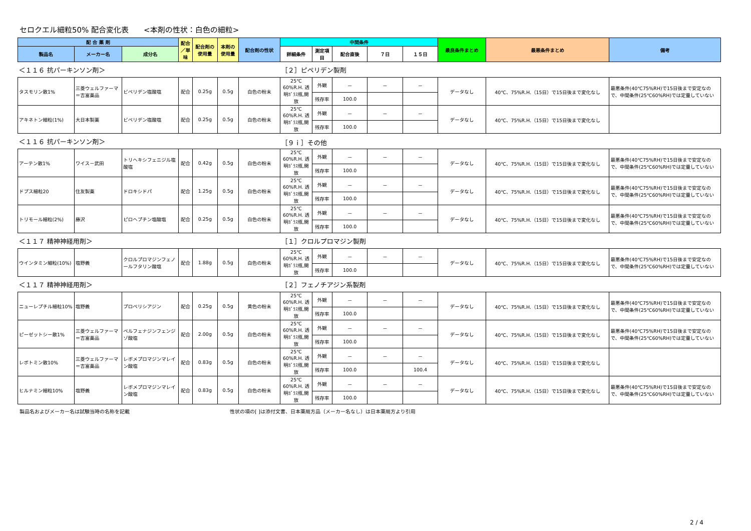セロクエル細粒50% 配合変化表　　<本剤の性状：白色の細粒>
| 配 合 薬 剤 | | | 配合／単味 | 配合剤の使用量 | 本剤の使用量 | 配合剤の性状 | 中間条件 | | | | | 最良条件まとめ | 最悪条件まとめ | 備考 |
| --- | --- | --- | --- | --- | --- | --- | --- | --- | --- | --- | --- | --- | --- | --- |
| 製品名 | メーカー名 | 成分名 | | | | | 詳細条件 | 測定項目 | 配合直後 | ７日 | １５日 | | | |
| ＜１１６ 抗パーキンソン剤＞ | | | | | | | ［２］ピペリデン製剤 | | | | | | | |
| タスモリン散1% | 三菱ウェルファーマ＝吉富薬品 | ビペリデン塩酸塩 | 配合 | 0.25g | 0.5g | 白色の粉末 | 25℃ 60%R.H. 透明ｶﾞﾗｽ瓶,開放 | 外観 | － | － | － | データなし | 40℃、75%R.H.（15日）で15日後まで変化なし | 最悪条件(40℃75%RH)で15日後まで安定なので、中間条件(25℃60%RH)では定量していない |
| | | | | | | | | 残存率 | 100.0 | | | | | |
| アキネトン細粒(1%) | 大日本製薬 | ビペリデン塩酸塩 | 配合 | 0.25g | 0.5g | 白色の粉末 | 25℃ 60%R.H. 透明ｶﾞﾗｽ瓶,開放 | 外観 | － | － | － | データなし | 40℃、75%R.H.（15日）で15日後まで変化なし | |
| | | | | | | | | 残存率 | 100.0 | | | | | |
| ＜１１６ 抗パーキンソン剤＞ | | | | | | | ［９ｉ］その他 | | | | | | | |
| アーテン散1% | ワイス－武田 | トリヘキシフェニジル塩酸塩 | 配合 | 0.42g | 0.5g | 白色の粉末 | 25℃ 60%R.H. 透明ｶﾞﾗｽ瓶,開放 | 外観 | － | － | － | データなし | 40℃、75%R.H.（15日）で15日後まで変化なし | 最悪条件(40℃75%RH)で15日後まで安定なので、中間条件(25℃60%RH)では定量していない |
| | | | | | | | | 残存率 | 100.0 | | | | | |
| ドプス細粒20 | 住友製薬 | ドロキシドパ | 配合 | 1.25g | 0.5g | 白色の粉末 | 25℃ 60%R.H. 透明ｶﾞﾗｽ瓶,開放 | 外観 | － | － | － | データなし | 40℃、75%R.H.（15日）で15日後まで変化なし | 最悪条件(40℃75%RH)で15日後まで安定なので、中間条件(25℃60%RH)では定量していない |
| | | | | | | | | 残存率 | 100.0 | | | | | |
| トリモール細粒(2%) | 藤沢 | ピロヘプチン塩酸塩 | 配合 | 0.25g | 0.5g | 白色の粉末 | 25℃ 60%R.H. 透明ｶﾞﾗｽ瓶,開放 | 外観 | － | － | － | データなし | 40℃、75%R.H.（15日）で15日後まで変化なし | 最悪条件(40℃75%RH)で15日後まで安定なので、中間条件(25℃60%RH)では定量していない |
| | | | | | | | | 残存率 | 100.0 | | | | | |
| ＜１１７ 精神神経用剤＞ | | | | | | | ［１］クロルプロマジン製剤 | | | | | | | |
| ウインタミン細粒(10%) | 塩野義 | クロルプロマジンフェノールフタリン酸塩 | 配合 | 1.88g | 0.5g | 白色の粉末 | 25℃ 60%R.H. 透明ｶﾞﾗｽ瓶,開放 | 外観 | － | － | － | データなし | 40℃、75%R.H.（15日）で15日後まで変化なし | 最悪条件(40℃75%RH)で15日後まで安定なので、中間条件(25℃60%RH)では定量していない |
| | | | | | | | | 残存率 | 100.0 | | | | | |
| ＜１１７ 精神神経用剤＞ | | | | | | | ［２］フェノチアジン系製剤 | | | | | | | |
| ニューレプチル細粒10% | 塩野義 | プロペリシアジン | 配合 | 0.25g | 0.5g | 黄色の粉末 | 25℃ 60%R.H. 透明ｶﾞﾗｽ瓶,開放 | 外観 | － | － | － | データなし | 40℃、75%R.H.（15日）で15日後まで変化なし | 最悪条件(40℃75%RH)で15日後まで安定なので、中間条件(25℃60%RH)では定量していない |
| | | | | | | | | 残存率 | 100.0 | | | | | |
| ピーゼットシー散1% | 三菱ウェルファーマ＝吉富薬品 | ペルフェナジンフェンジゾ酸塩 | 配合 | 2.00g | 0.5g | 白色の粉末 | 25℃ 60%R.H. 透明ｶﾞﾗｽ瓶,開放 | 外観 | － | － | － | データなし | 40℃、75%R.H.（15日）で15日後まで変化なし | 最悪条件(40℃75%RH)で15日後まで安定なので、中間条件(25℃60%RH)では定量していない |
| | | | | | | | | 残存率 | 100.0 | | | | | |
| レボトミン散10% | 三菱ウェルファーマ＝吉富薬品 | レボメプロマジンマレイン酸塩 | 配合 | 0.83g | 0.5g | 白色の粉末 | 25℃ 60%R.H. 透明ｶﾞﾗｽ瓶,開放 | 外観 | － | － | － | データなし | 40℃、75%R.H.（15日）で15日後まで変化なし | |
| | | | | | | | | 残存率 | 100.0 | | 100.4 | | | |
| ヒルナミン細粒10% | 塩野義 | レボメプロマジンマレイン酸塩 | 配合 | 0.83g | 0.5g | 白色の粉末 | 25℃ 60%R.H. 透明ｶﾞﾗｽ瓶,開放 | 外観 | － | － | － | データなし | 40℃、75%R.H.（15日）で15日後まで変化なし | 最悪条件(40℃75%RH)で15日後まで安定なので、中間条件(25℃60%RH)では定量していない |
| | | | | | | | | 残存率 | 100.0 | | | | | |
製品名およびメーカー名は試験当時の名称を記載 性状の項の[ ]は添付文書、日本薬局方品（メーカー名なし）は日本薬局方より引用
2 / 4